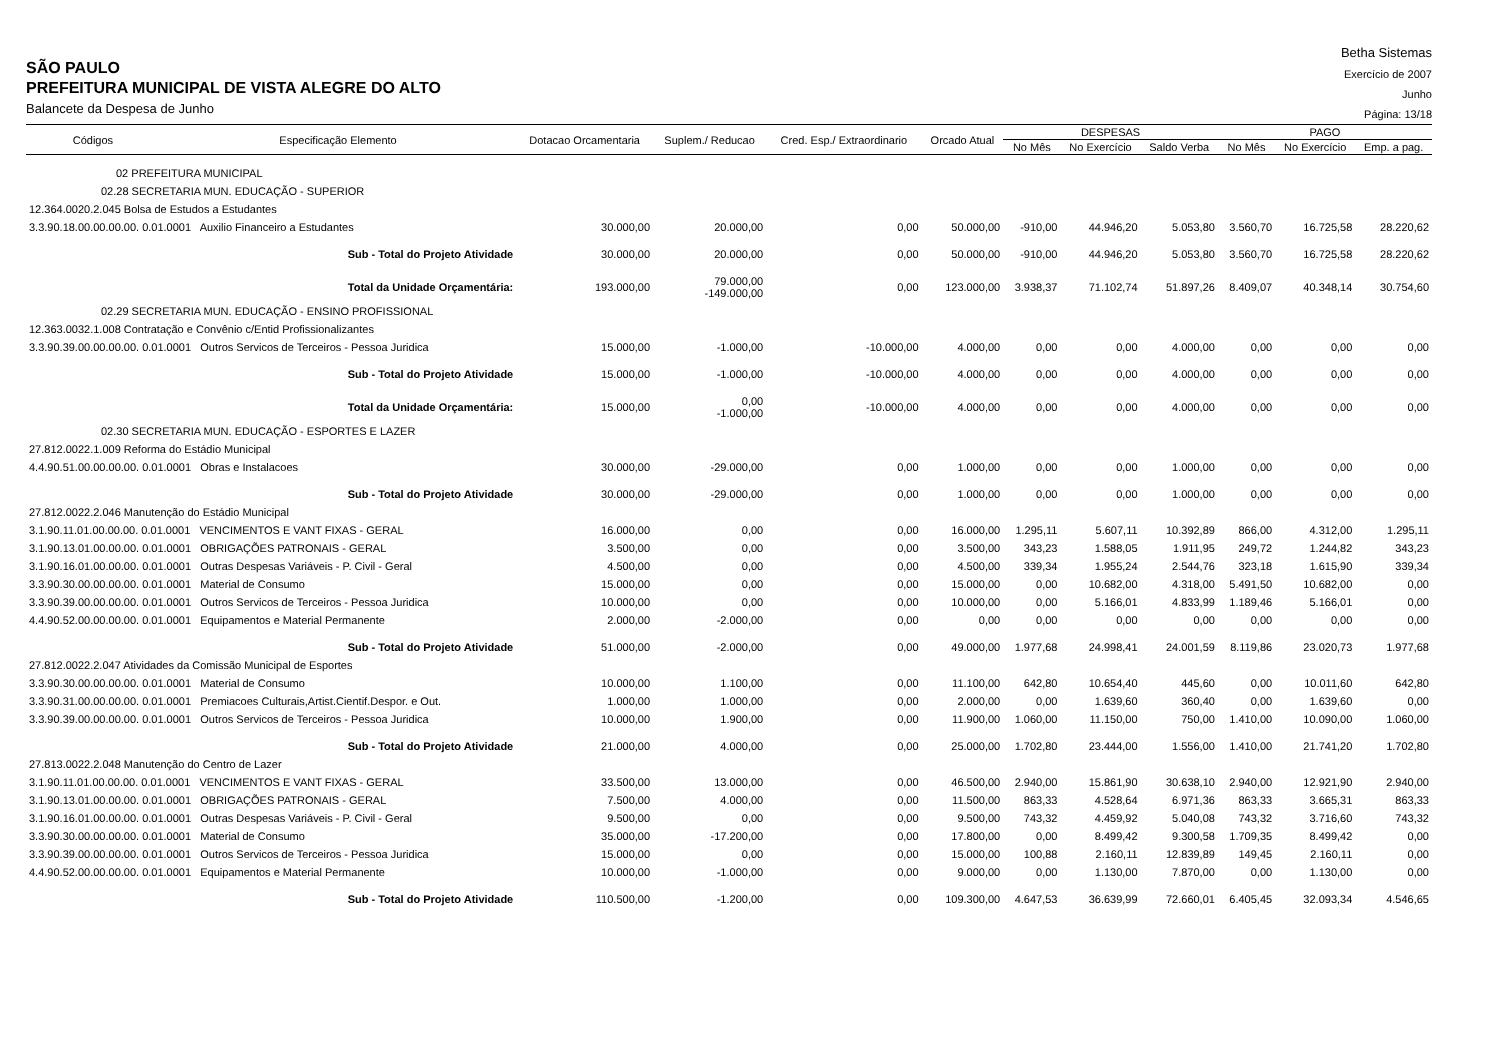SÃO PAULO
PREFEITURA MUNICIPAL DE VISTA ALEGRE DO ALTO
Balancete da Despesa de Junho
Betha Sistemas
Exercício de 2007
Junho
Página: 13/18
| Códigos | Especificação Elemento | Dotacao Orcamentaria | Suplem./ Reducao | Cred. Esp./ Extraordinario | Orcado Atual | DESPESAS | | | PAGO | | |
| --- | --- | --- | --- | --- | --- | --- | --- | --- | --- | --- | --- |
| | | | | | | No Mês | No Exercício | Saldo Verba | No Mês | No Exercício | Emp. a pag. |
| 02 PREFEITURA MUNICIPAL | | | | | | | | | | | |
| 02.28 SECRETARIA MUN. EDUCAÇÃO - SUPERIOR | | | | | | | | | | | |
| 12.364.0020.2.045 Bolsa de Estudos a Estudantes | | | | | | | | | | | |
| 3.3.90.18.00.00.00.00. 0.01.0001 Auxilio Financeiro a Estudantes | | 30.000,00 | 20.000,00 | 0,00 | 50.000,00 | -910,00 | 44.946,20 | 5.053,80 | 3.560,70 | 16.725,58 | 28.220,62 |
| Sub - Total do Projeto Atividade | | 30.000,00 | 20.000,00 | 0,00 | 50.000,00 | -910,00 | 44.946,20 | 5.053,80 | 3.560,70 | 16.725,58 | 28.220,62 |
| Total da Unidade Orçamentária: | | 193.000,00 | 79.000,00 -149.000,00 | 0,00 | 123.000,00 | 3.938,37 | 71.102,74 | 51.897,26 | 8.409,07 | 40.348,14 | 30.754,60 |
| 02.29 SECRETARIA MUN. EDUCAÇÃO - ENSINO PROFISSIONAL | | | | | | | | | | | |
| 12.363.0032.1.008 Contratação e Convênio c/Entid Profissionalizantes | | | | | | | | | | | |
| 3.3.90.39.00.00.00.00. 0.01.0001 Outros Servicos de Terceiros - Pessoa Juridica | | 15.000,00 | -1.000,00 | -10.000,00 | 4.000,00 | 0,00 | 0,00 | 4.000,00 | 0,00 | 0,00 | 0,00 |
| Sub - Total do Projeto Atividade | | 15.000,00 | -1.000,00 | -10.000,00 | 4.000,00 | 0,00 | 0,00 | 4.000,00 | 0,00 | 0,00 | 0,00 |
| Total da Unidade Orçamentária: | | 15.000,00 | 0,00 -1.000,00 | -10.000,00 | 4.000,00 | 0,00 | 0,00 | 4.000,00 | 0,00 | 0,00 | 0,00 |
| 02.30 SECRETARIA MUN. EDUCAÇÃO - ESPORTES E LAZER | | | | | | | | | | | |
| 27.812.0022.1.009 Reforma do Estádio Municipal | | | | | | | | | | | |
| 4.4.90.51.00.00.00.00. 0.01.0001 Obras e Instalacoes | | 30.000,00 | -29.000,00 | 0,00 | 1.000,00 | 0,00 | 0,00 | 1.000,00 | 0,00 | 0,00 | 0,00 |
| Sub - Total do Projeto Atividade | | 30.000,00 | -29.000,00 | 0,00 | 1.000,00 | 0,00 | 0,00 | 1.000,00 | 0,00 | 0,00 | 0,00 |
| 27.812.0022.2.046 Manutenção do Estádio Municipal | | | | | | | | | | | |
| 3.1.90.11.01.00.00.00. 0.01.0001 VENCIMENTOS E VANT FIXAS - GERAL | | 16.000,00 | 0,00 | 0,00 | 16.000,00 | 1.295,11 | 5.607,11 | 10.392,89 | 866,00 | 4.312,00 | 1.295,11 |
| 3.1.90.13.01.00.00.00. 0.01.0001 OBRIGAÇÕES PATRONAIS - GERAL | | 3.500,00 | 0,00 | 0,00 | 3.500,00 | 343,23 | 1.588,05 | 1.911,95 | 249,72 | 1.244,82 | 343,23 |
| 3.1.90.16.01.00.00.00. 0.01.0001 Outras Despesas Variáveis - P. Civil - Geral | | 4.500,00 | 0,00 | 0,00 | 4.500,00 | 339,34 | 1.955,24 | 2.544,76 | 323,18 | 1.615,90 | 339,34 |
| 3.3.90.30.00.00.00.00. 0.01.0001 Material de Consumo | | 15.000,00 | 0,00 | 0,00 | 15.000,00 | 0,00 | 10.682,00 | 4.318,00 | 5.491,50 | 10.682,00 | 0,00 |
| 3.3.90.39.00.00.00.00. 0.01.0001 Outros Servicos de Terceiros - Pessoa Juridica | | 10.000,00 | 0,00 | 0,00 | 10.000,00 | 0,00 | 5.166,01 | 4.833,99 | 1.189,46 | 5.166,01 | 0,00 |
| 4.4.90.52.00.00.00.00. 0.01.0001 Equipamentos e Material Permanente | | 2.000,00 | -2.000,00 | 0,00 | 0,00 | 0,00 | 0,00 | 0,00 | 0,00 | 0,00 | 0,00 |
| Sub - Total do Projeto Atividade | | 51.000,00 | -2.000,00 | 0,00 | 49.000,00 | 1.977,68 | 24.998,41 | 24.001,59 | 8.119,86 | 23.020,73 | 1.977,68 |
| 27.812.0022.2.047 Atividades da Comissão Municipal de Esportes | | | | | | | | | | | |
| 3.3.90.30.00.00.00.00. 0.01.0001 Material de Consumo | | 10.000,00 | 1.100,00 | 0,00 | 11.100,00 | 642,80 | 10.654,40 | 445,60 | 0,00 | 10.011,60 | 642,80 |
| 3.3.90.31.00.00.00.00. 0.01.0001 Premiacoes Culturais,Artist.Cientif.Despor. e Out. | | 1.000,00 | 1.000,00 | 0,00 | 2.000,00 | 0,00 | 1.639,60 | 360,40 | 0,00 | 1.639,60 | 0,00 |
| 3.3.90.39.00.00.00.00. 0.01.0001 Outros Servicos de Terceiros - Pessoa Juridica | | 10.000,00 | 1.900,00 | 0,00 | 11.900,00 | 1.060,00 | 11.150,00 | 750,00 | 1.410,00 | 10.090,00 | 1.060,00 |
| Sub - Total do Projeto Atividade | | 21.000,00 | 4.000,00 | 0,00 | 25.000,00 | 1.702,80 | 23.444,00 | 1.556,00 | 1.410,00 | 21.741,20 | 1.702,80 |
| 27.813.0022.2.048 Manutenção do Centro de Lazer | | | | | | | | | | | |
| 3.1.90.11.01.00.00.00. 0.01.0001 VENCIMENTOS E VANT FIXAS - GERAL | | 33.500,00 | 13.000,00 | 0,00 | 46.500,00 | 2.940,00 | 15.861,90 | 30.638,10 | 2.940,00 | 12.921,90 | 2.940,00 |
| 3.1.90.13.01.00.00.00. 0.01.0001 OBRIGAÇÕES PATRONAIS - GERAL | | 7.500,00 | 4.000,00 | 0,00 | 11.500,00 | 863,33 | 4.528,64 | 6.971,36 | 863,33 | 3.665,31 | 863,33 |
| 3.1.90.16.01.00.00.00. 0.01.0001 Outras Despesas Variáveis - P. Civil - Geral | | 9.500,00 | 0,00 | 0,00 | 9.500,00 | 743,32 | 4.459,92 | 5.040,08 | 743,32 | 3.716,60 | 743,32 |
| 3.3.90.30.00.00.00.00. 0.01.0001 Material de Consumo | | 35.000,00 | -17.200,00 | 0,00 | 17.800,00 | 0,00 | 8.499,42 | 9.300,58 | 1.709,35 | 8.499,42 | 0,00 |
| 3.3.90.39.00.00.00.00. 0.01.0001 Outros Servicos de Terceiros - Pessoa Juridica | | 15.000,00 | 0,00 | 0,00 | 15.000,00 | 100,88 | 2.160,11 | 12.839,89 | 149,45 | 2.160,11 | 0,00 |
| 4.4.90.52.00.00.00.00. 0.01.0001 Equipamentos e Material Permanente | | 10.000,00 | -1.000,00 | 0,00 | 9.000,00 | 0,00 | 1.130,00 | 7.870,00 | 0,00 | 1.130,00 | 0,00 |
| Sub - Total do Projeto Atividade | | 110.500,00 | -1.200,00 | 0,00 | 109.300,00 | 4.647,53 | 36.639,99 | 72.660,01 | 6.405,45 | 32.093,34 | 4.546,65 |